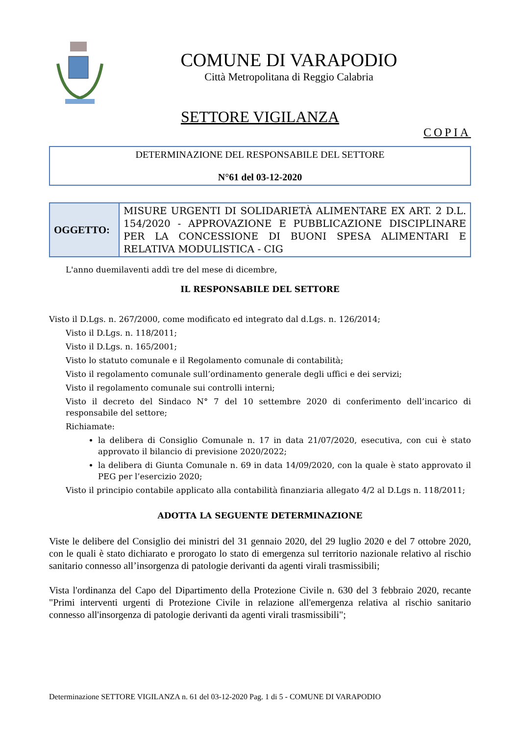COMUNE DI VARAPODIO
Città Metropolitana di Reggio Calabria
SETTORE VIGILANZA
COPIA
DETERMINAZIONE DEL RESPONSABILE DEL SETTORE
N°61 del 03-12-2020
| OGGETTO: | MISURE URGENTI DI SOLIDARIETÀ ALIMENTARE EX ART. 2 D.L. 154/2020 - APPROVAZIONE E PUBBLICAZIONE DISCIPLINARE PER LA CONCESSIONE DI BUONI SPESA ALIMENTARI E RELATIVA MODULISTICA - CIG |
L'anno duemilaventi addì tre del mese di dicembre,
IL RESPONSABILE DEL SETTORE
Visto il D.Lgs. n. 267/2000, come modificato ed integrato dal d.Lgs. n. 126/2014;
Visto il D.Lgs. n. 118/2011;
Visto il D.Lgs. n. 165/2001;
Visto lo statuto comunale e il Regolamento comunale di contabilità;
Visto il regolamento comunale sull’ordinamento generale degli uffici e dei servizi;
Visto il regolamento comunale sui controlli interni;
Visto il decreto del Sindaco N° 7 del 10 settembre 2020 di conferimento dell’incarico di responsabile del settore;
Richiamate:
la delibera di Consiglio Comunale n. 17 in data 21/07/2020, esecutiva, con cui è stato approvato il bilancio di previsione 2020/2022;
la delibera di Giunta Comunale n. 69 in data 14/09/2020, con la quale è stato approvato il PEG per l’esercizio 2020;
Visto il principio contabile applicato alla contabilità finanziaria allegato 4/2 al D.Lgs n. 118/2011;
ADOTTA LA SEGUENTE DETERMINAZIONE
Viste le delibere del Consiglio dei ministri del 31 gennaio 2020, del 29 luglio 2020 e del 7 ottobre 2020, con le quali è stato dichiarato e prorogato lo stato di emergenza sul territorio nazionale relativo al rischio sanitario connesso all’insorgenza di patologie derivanti da agenti virali trasmissibili;
Vista l'ordinanza del Capo del Dipartimento della Protezione Civile n. 630 del 3 febbraio 2020, recante "Primi interventi urgenti di Protezione Civile in relazione all'emergenza relativa al rischio sanitario connesso all'insorgenza di patologie derivanti da agenti virali trasmissibili";
Determinazione SETTORE VIGILANZA n. 61 del 03-12-2020 Pag. 1 di 5 - COMUNE DI VARAPODIO